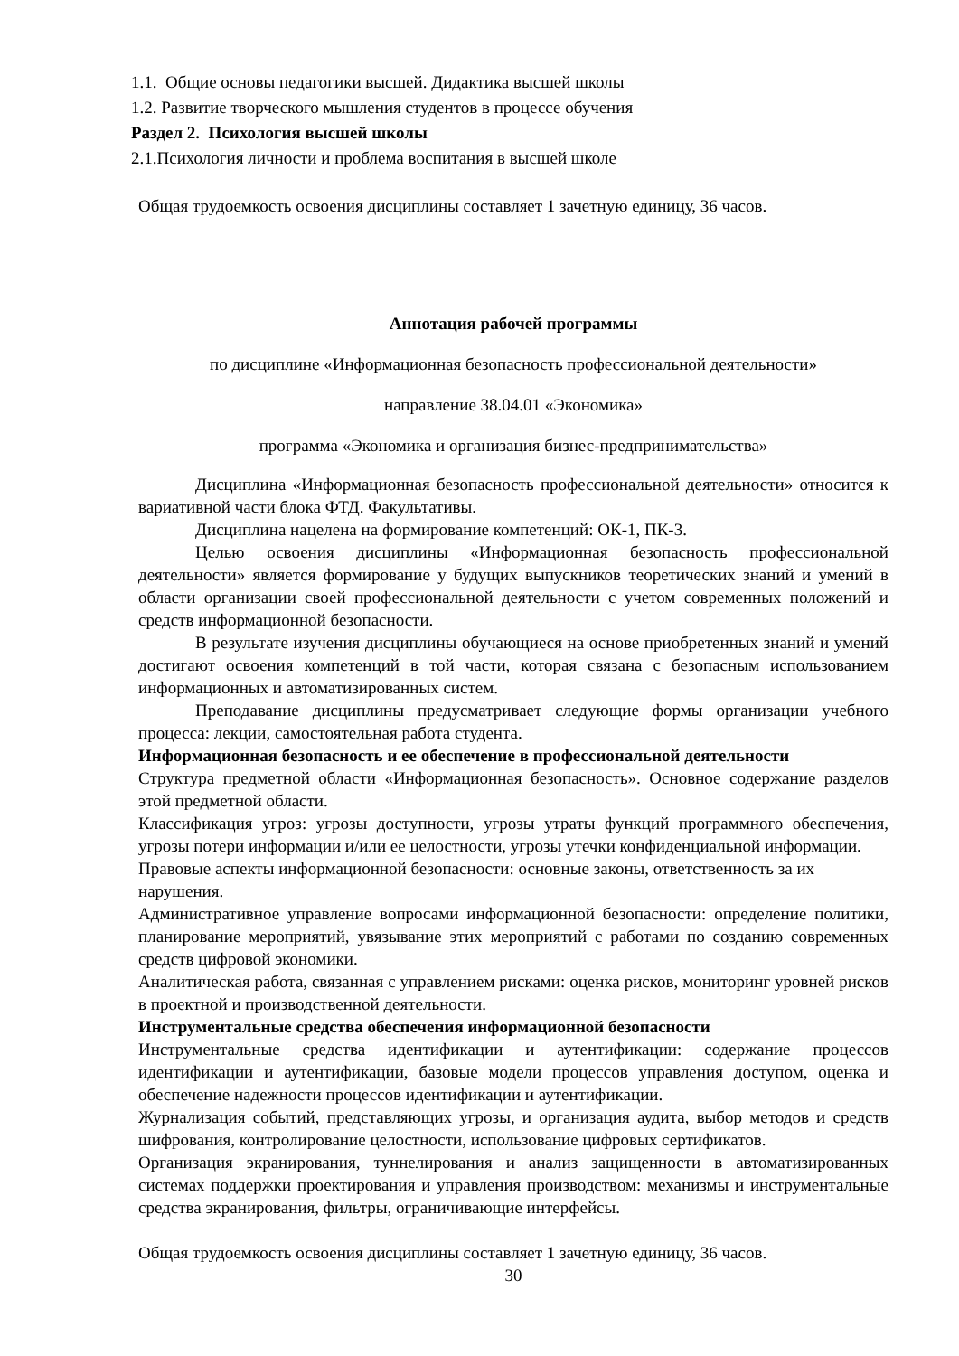1.1. Общие основы педагогики высшей. Дидактика высшей школы
1.2. Развитие творческого мышления студентов в процессе обучения
Раздел 2. Психология высшей школы
2.1.Психология личности и проблема воспитания в высшей школе
Общая трудоемкость освоения дисциплины составляет 1 зачетную единицу, 36 часов.
Аннотация рабочей программы
по дисциплине «Информационная безопасность профессиональной деятельности»
направление 38.04.01 «Экономика»
программа «Экономика и организация бизнес-предпринимательства»
Дисциплина «Информационная безопасность профессиональной деятельности» относится к вариативной части блока ФТД. Факультативы.
Дисциплина нацелена на формирование компетенций: ОК-1, ПК-3.
Целью освоения дисциплины «Информационная безопасность профессиональной деятельности» является формирование у будущих выпускников теоретических знаний и умений в области организации своей профессиональной деятельности с учетом современных положений и средств информационной безопасности.
В результате изучения дисциплины обучающиеся на основе приобретенных знаний и умений достигают освоения компетенций в той части, которая связана с безопасным использованием информационных и автоматизированных систем.
Преподавание дисциплины предусматривает следующие формы организации учебного процесса: лекции, самостоятельная работа студента.
Информационная безопасность и ее обеспечение в профессиональной деятельности
Структура предметной области «Информационная безопасность». Основное содержание разделов этой предметной области.
Классификация угроз: угрозы доступности, угрозы утраты функций программного обеспечения, угрозы потери информации и/или ее целостности, угрозы утечки конфиденциальной информации.
Правовые аспекты информационной безопасности: основные законы, ответственность за их нарушения.
Административное управление вопросами информационной безопасности: определение политики, планирование мероприятий, увязывание этих мероприятий с работами по созданию современных средств цифровой экономики.
Аналитическая работа, связанная с управлением рисками: оценка рисков, мониторинг уровней рисков в проектной и производственной деятельности.
Инструментальные средства обеспечения информационной безопасности
Инструментальные средства идентификации и аутентификации: содержание процессов идентификации и аутентификации, базовые модели процессов управления доступом, оценка и обеспечение надежности процессов идентификации и аутентификации.
Журнализация событий, представляющих угрозы, и организация аудита, выбор методов и средств шифрования, контролирование целостности, использование цифровых сертификатов.
Организация экранирования, туннелирования и анализ защищенности в автоматизированных системах поддержки проектирования и управления производством: механизмы и инструментальные средства экранирования, фильтры, ограничивающие интерфейсы.
Общая трудоемкость освоения дисциплины составляет 1 зачетную единицу, 36 часов.
30